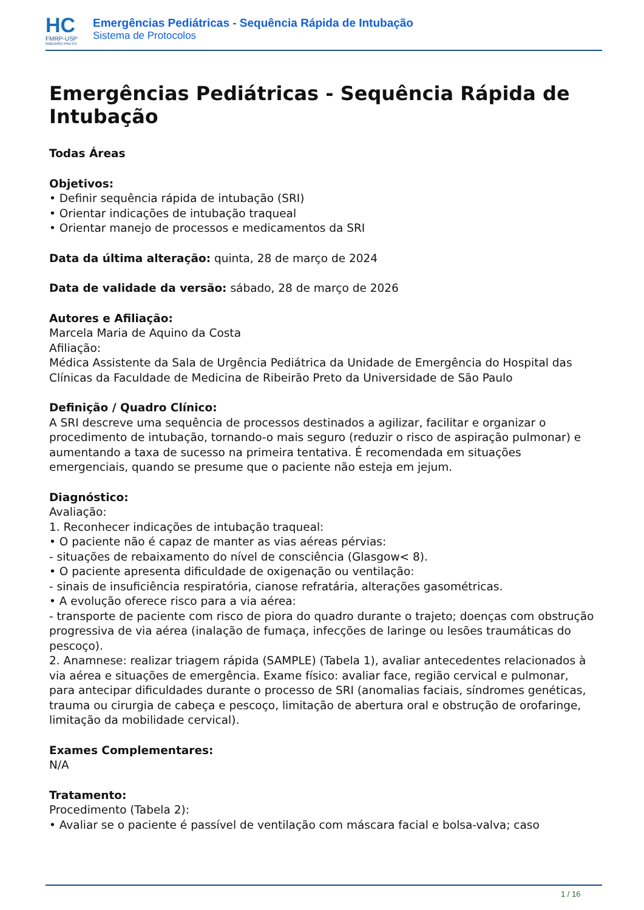HC
FMRP-USP
RIBEIRÃO PRETO
Emergências Pediátricas - Sequência Rápida de Intubação
Sistema de Protocolos
Emergências Pediátricas - Sequência Rápida de Intubação
Todas Áreas
Objetivos:
• Definir sequência rápida de intubação (SRI)
• Orientar indicações de intubação traqueal
• Orientar manejo de processos e medicamentos da SRI
Data da última alteração: quinta, 28 de março de 2024
Data de validade da versão: sábado, 28 de março de 2026
Autores e Afiliação:
Marcela Maria de Aquino da Costa
Afiliação:
Médica Assistente da Sala de Urgência Pediátrica da Unidade de Emergência do Hospital das Clínicas da Faculdade de Medicina de Ribeirão Preto da Universidade de São Paulo
Definição / Quadro Clínico:
A SRI descreve uma sequência de processos destinados a agilizar, facilitar e organizar o procedimento de intubação, tornando-o mais seguro (reduzir o risco de aspiração pulmonar) e aumentando a taxa de sucesso na primeira tentativa. É recomendada em situações emergenciais, quando se presume que o paciente não esteja em jejum.
Diagnóstico:
Avaliação:
1. Reconhecer indicações de intubação traqueal:
• O paciente não é capaz de manter as vias aéreas pérvias:
- situações de rebaixamento do nível de consciência (Glasgow< 8).
• O paciente apresenta dificuldade de oxigenação ou ventilação:
- sinais de insuficiência respiratória, cianose refratária, alterações gasométricas.
• A evolução oferece risco para a via aérea:
- transporte de paciente com risco de piora do quadro durante o trajeto; doenças com obstrução progressiva de via aérea (inalação de fumaça, infecções de laringe ou lesões traumáticas do pescoço).
2. Anamnese: realizar triagem rápida (SAMPLE) (Tabela 1), avaliar antecedentes relacionados à via aérea e situações de emergência. Exame físico: avaliar face, região cervical e pulmonar, para antecipar dificuldades durante o processo de SRI (anomalias faciais, síndromes genéticas, trauma ou cirurgia de cabeça e pescoço, limitação de abertura oral e obstrução de orofaringe, limitação da mobilidade cervical).
Exames Complementares:
N/A
Tratamento:
Procedimento (Tabela 2):
• Avaliar se o paciente é passível de ventilação com máscara facial e bolsa-valva; caso
1 / 16